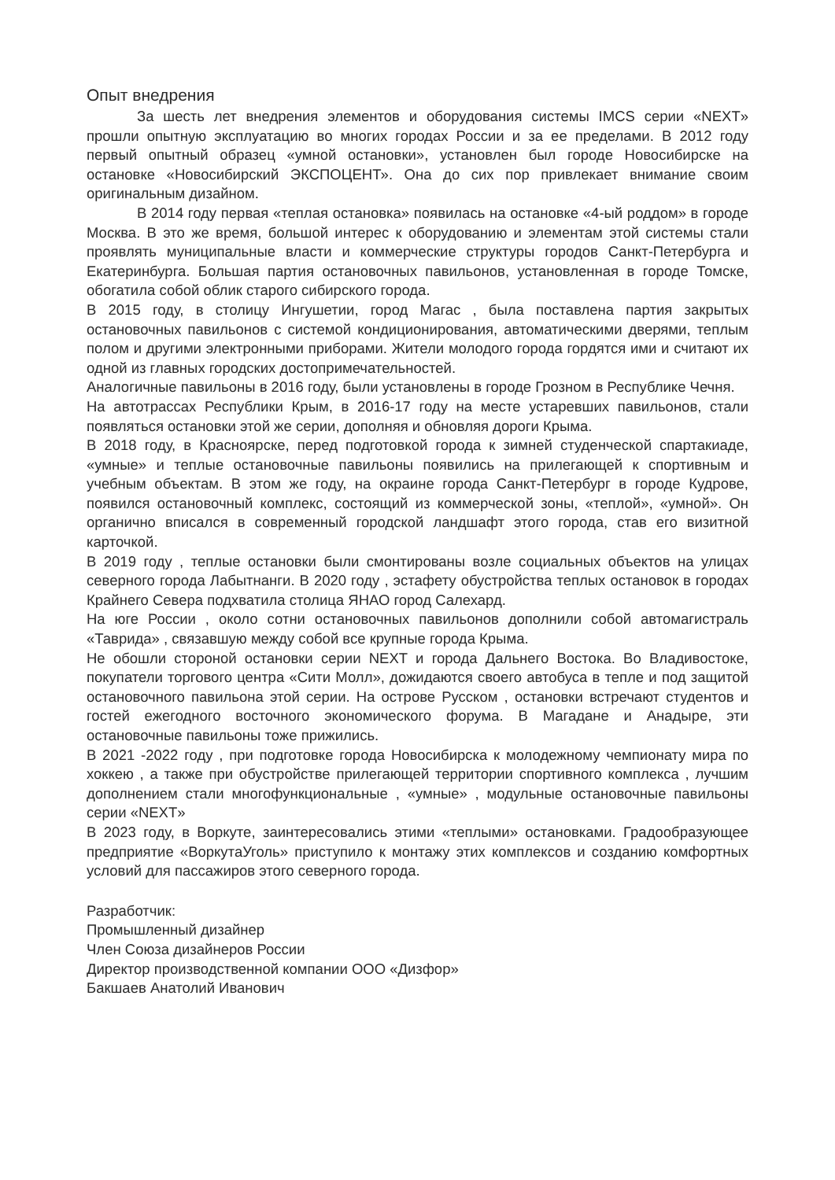Опыт внедрения
За шесть лет внедрения элементов и оборудования системы IMCS серии «NEXT» прошли опытную эксплуатацию во многих городах России и за ее пределами. В 2012 году первый опытный образец «умной остановки», установлен был городе Новосибирске на остановке «Новосибирский ЭКСПОЦЕНТ». Она до сих пор привлекает внимание своим оригинальным дизайном.
В 2014 году первая «теплая остановка» появилась на остановке «4-ый роддом» в городе Москва. В это же время, большой интерес к оборудованию и элементам этой системы стали проявлять муниципальные власти и коммерческие структуры городов Санкт-Петербурга и Екатеринбурга. Большая партия остановочных павильонов, установленная в городе Томске, обогатила собой облик старого сибирского города.
В 2015 году, в столицу Ингушетии, город Магас , была поставлена партия закрытых остановочных павильонов с системой кондиционирования, автоматическими дверями, теплым полом и другими электронными приборами. Жители молодого города гордятся ими и считают их одной из главных городских достопримечательностей.
Аналогичные павильоны в 2016 году, были установлены в городе Грозном в Республике Чечня.
На автотрассах Республики Крым, в 2016-17 году на месте устаревших павильонов, стали появляться остановки этой же серии, дополняя и обновляя дороги Крыма.
В 2018 году, в Красноярске, перед подготовкой города к зимней студенческой спартакиаде, «умные» и теплые остановочные павильоны появились на прилегающей к спортивным и учебным объектам. В этом же году, на окраине города Санкт-Петербург в городе Кудрове, появился остановочный комплекс, состоящий из коммерческой зоны, «теплой», «умной». Он органично вписался в современный городской ландшафт этого города, став его визитной карточкой.
В 2019 году , теплые остановки были смонтированы возле социальных объектов на улицах северного города Лабытнанги. В 2020 году , эстафету обустройства теплых остановок в городах Крайнего Севера подхватила столица ЯНАО город Салехард.
На юге России , около сотни остановочных павильонов дополнили собой автомагистраль «Таврида» , связавшую между собой все крупные города Крыма.
Не обошли стороной остановки серии NEXT и города Дальнего Востока. Во Владивостоке, покупатели торгового центра «Сити Молл», дожидаются своего автобуса в тепле и под защитой остановочного павильона этой серии. На острове Русском , остановки встречают студентов и гостей ежегодного восточного экономического форума. В Магадане и Анадыре, эти остановочные павильоны тоже прижились.
В 2021 -2022 году , при подготовке города Новосибирска к молодежному чемпионату мира по хоккею , а также при обустройстве прилегающей территории спортивного комплекса , лучшим дополнением стали многофункциональные , «умные» , модульные остановочные павильоны серии «NEXT»
В 2023 году, в Воркуте, заинтересовались этими «теплыми» остановками. Градообразующее предприятие «ВоркутаУголь» приступило к монтажу этих комплексов и созданию комфортных условий для пассажиров этого северного города.
Разработчик:
Промышленный дизайнер
Член Союза дизайнеров России
Директор производственной компании ООО «Дизфор»
Бакшаев Анатолий Иванович